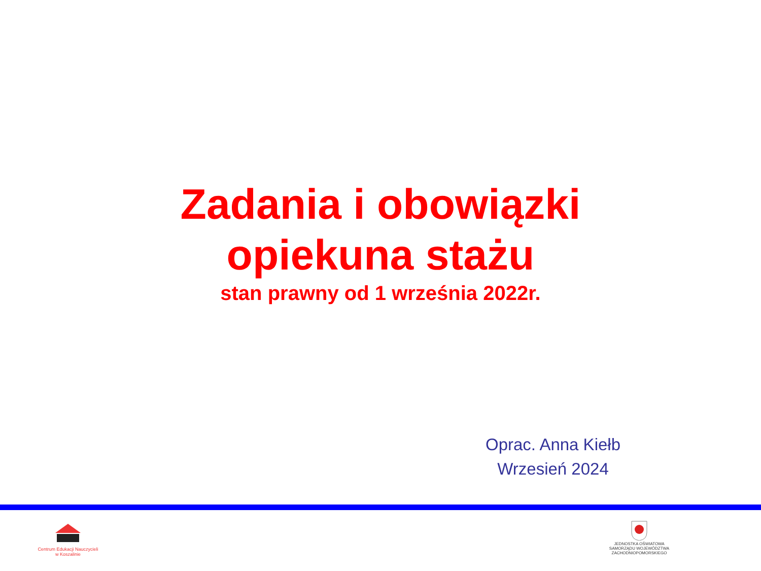Zadania i obowiązki
opiekuna stażu
stan prawny od 1 września 2022r.
Oprac. Anna Kiełb
Wrzesień 2024
Centrum Edukacji Nauczycieli
w Koszalinie
JEDNOSTKA OŚWIATOWA
SAMORZĄDU WOJEWÓDZTWA
ZACHODNIOPOMORSKIEGO